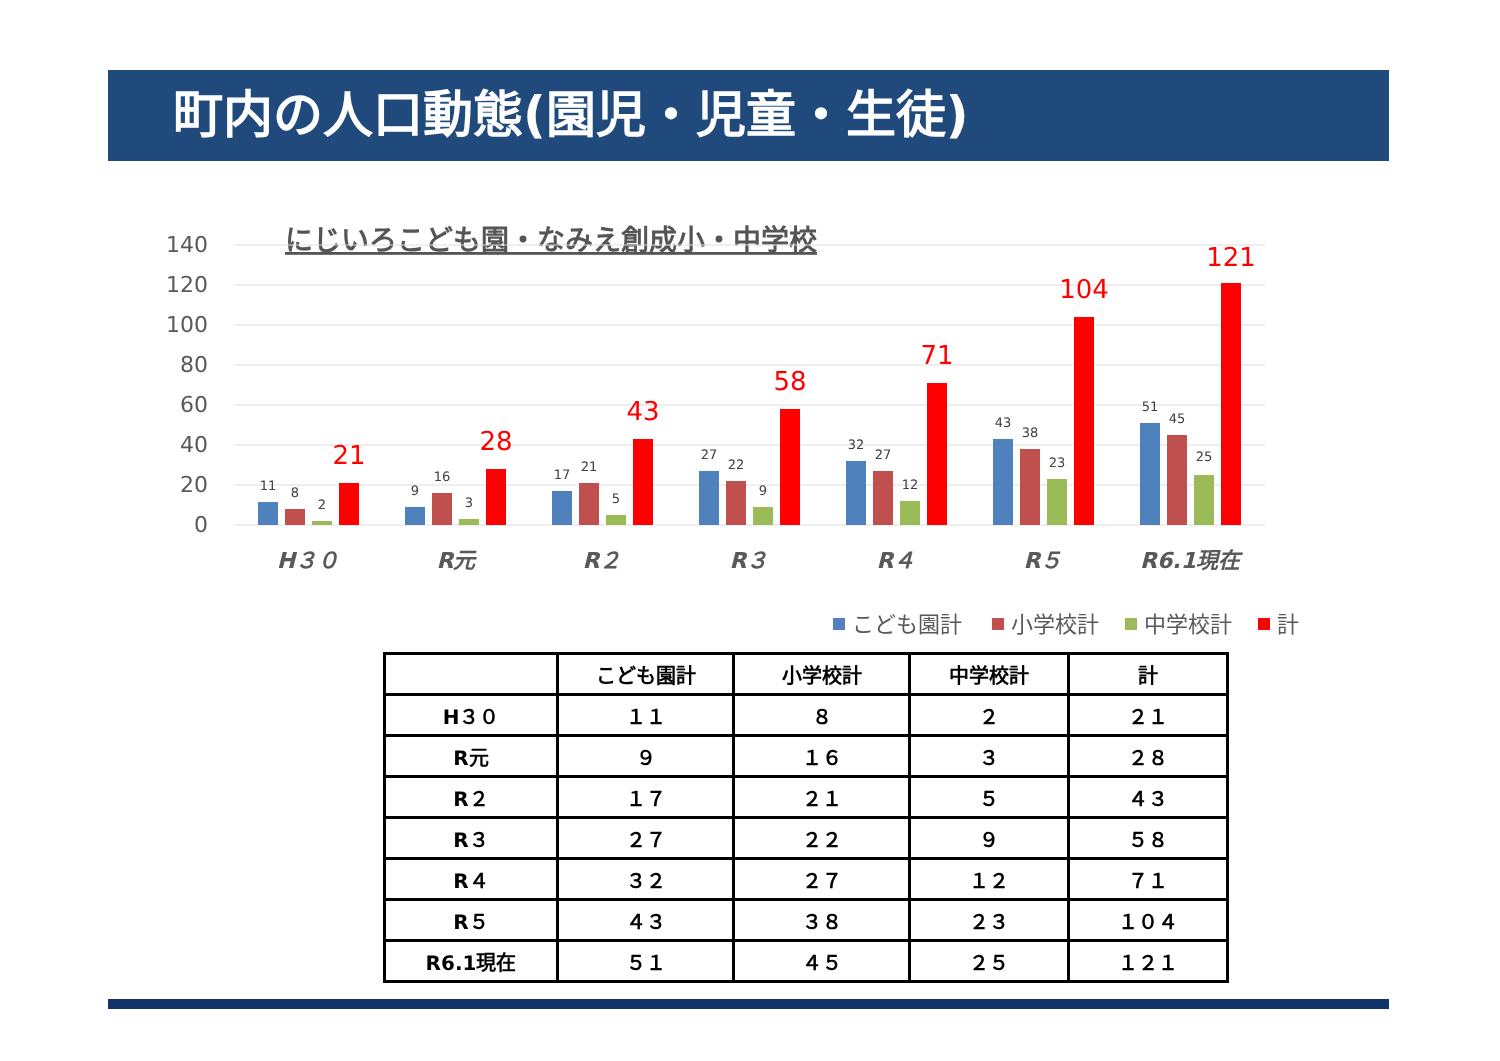町内の人口動態(園児・児童・生徒)
にじいろこども園・なみえ創成小・中学校
140
120
100
80
60
40
20
0
11
8
2
9
16
3
17
21
5
27
22
9
32
27
12
43
38
23
51
45
25
21
28
43
58
71
104
121
H３０
R元
R２
R３
R４
R５
R6.1現在
こども園計
小学校計
中学校計
計
| | こども園計 | 小学校計 | 中学校計 | 計 |
| --- | --- | --- | --- | --- |
| H３０ | １１ | ８ | ２ | ２１ |
| R元 | ９ | １６ | ３ | ２８ |
| R２ | １７ | ２１ | ５ | ４３ |
| R３ | ２７ | ２２ | ９ | ５８ |
| R４ | ３２ | ２７ | １２ | ７１ |
| R５ | ４３ | ３８ | ２３ | １０４ |
| R6.1現在 | ５１ | ４５ | ２５ | １２１ |